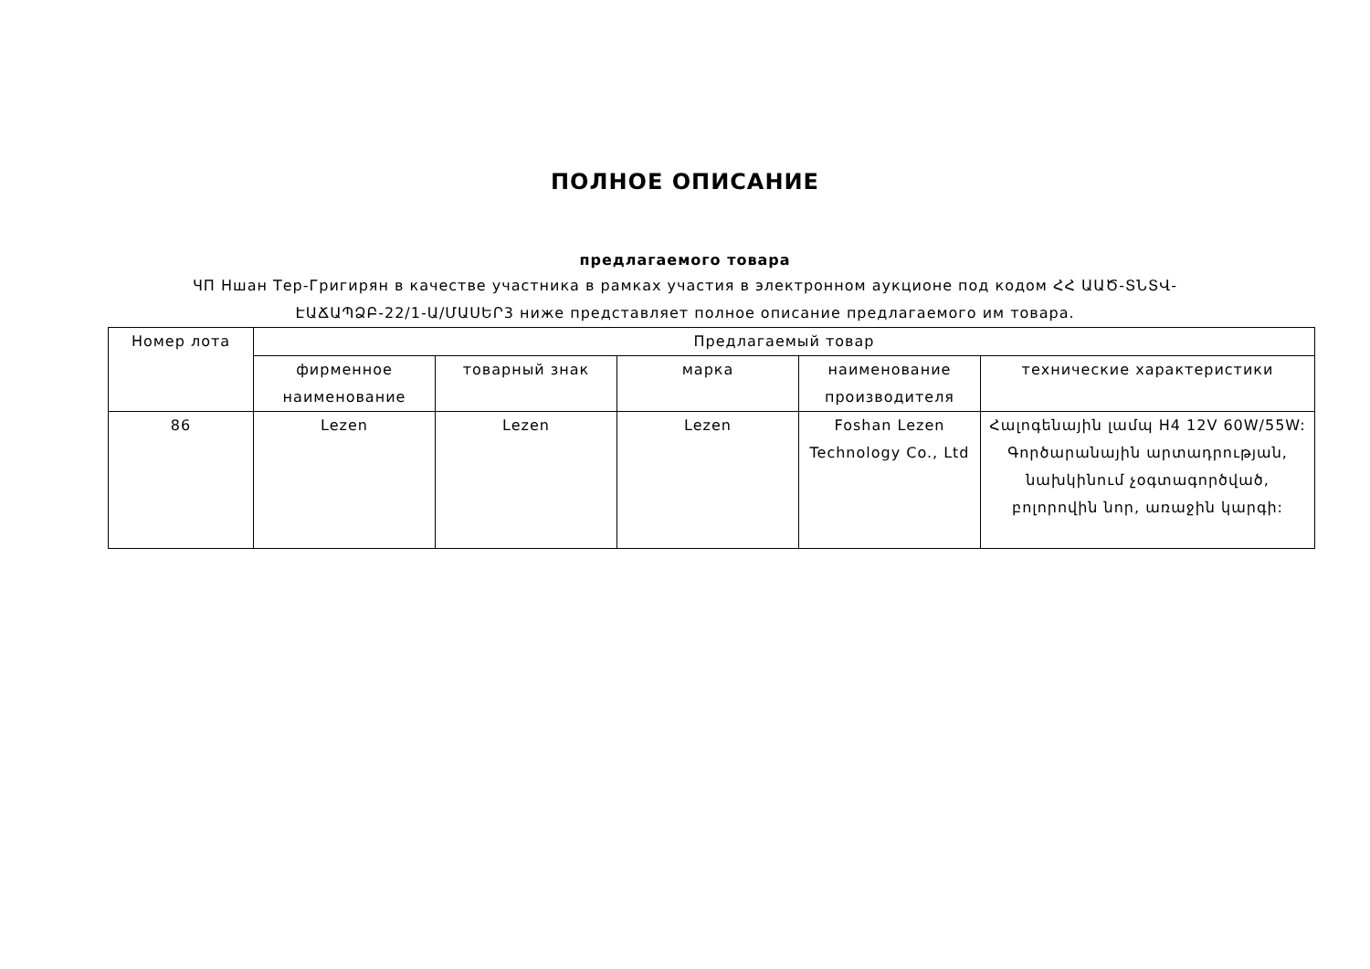ПОЛНОЕ ОПИСАНИЕ
предлагаемого товара
ЧП Ншан Тер-Григирян в качестве участника в рамках участия в электронном аукционе под кодом ՀՀ ԱԱԾ-ՏՆՏՎ-ԷԱՃԱՊՁԲ-22/1-Ա/ՄԱՍԵՐ3 ниже представляет полное описание предлагаемого им товара.
| Номер лота | Предлагаемый товар | | | | |
| --- | --- | --- | --- | --- | --- |
| | фирменное наименование | товарный знак | марка | наименование производителя | технические характеристики |
| 86 | Lezen | Lezen | Lezen | Foshan Lezen Technology Co., Ltd | Հալոգենային լամպ H4 12V 60W/55W: Գործարանային արտադրության, նախկինում չօգտագործված, բոլորովին նոր, առաջին կարգի: |